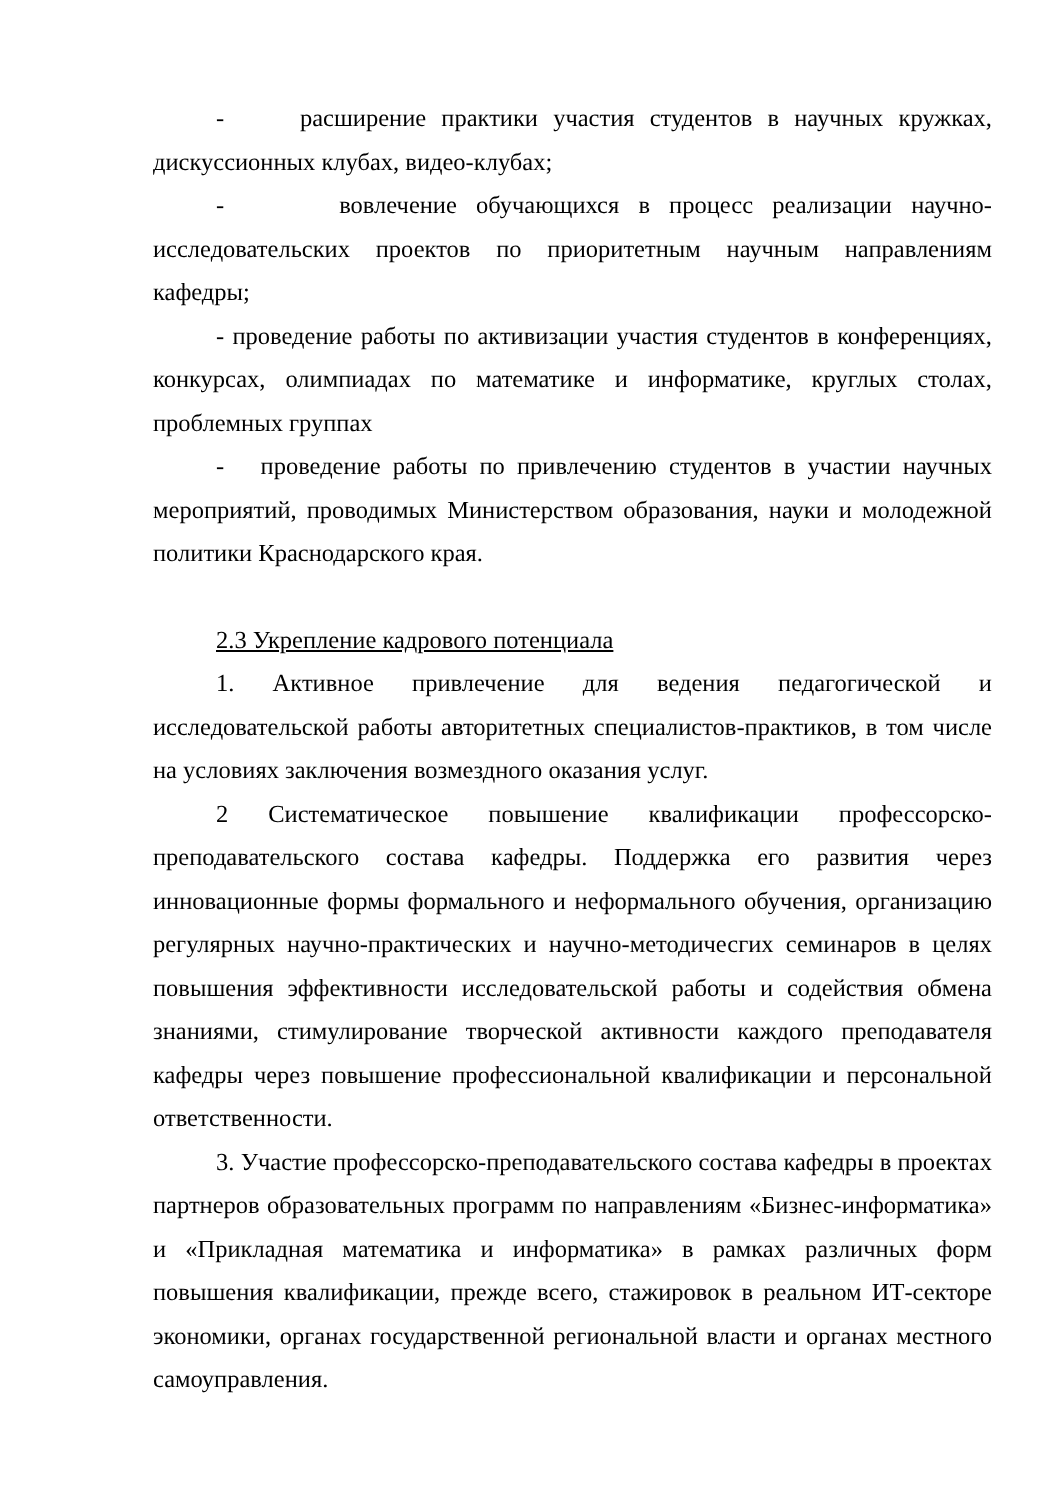- расширение практики участия студентов в научных кружках, дискуссионных клубах, видео-клубах;
- вовлечение обучающихся в процесс реализации научно-исследовательских проектов по приоритетным научным направлениям кафедры;
- проведение работы по активизации участия студентов в конференциях, конкурсах, олимпиадах по математике и информатике, круглых столах, проблемных группах
- проведение работы по привлечению студентов в участии научных мероприятий, проводимых Министерством образования, науки и молодежной политики Краснодарского края.
2.3 Укрепление кадрового потенциала
1. Активное привлечение для ведения педагогической и исследовательской работы авторитетных специалистов-практиков, в том числе на условиях заключения возмездного оказания услуг.
2 Систематическое повышение квалификации профессорско-преподавательского состава кафедры. Поддержка его развития через инновационные формы формального и неформального обучения, организацию регулярных научно-практических и научно-методичесгих семинаров в целях повышения эффективности исследовательской работы и содействия обмена знаниями, стимулирование творческой активности каждого преподавателя кафедры через повышение профессиональной квалификации и персональной ответственности.
3. Участие профессорско-преподавательского состава кафедры в проектах партнеров образовательных программ по направлениям «Бизнес-информатика» и «Прикладная математика и информатика» в рамках различных форм повышения квалификации, прежде всего, стажировок в реальном ИТ-секторе экономики, органах государственной региональной власти и органах местного самоуправления.